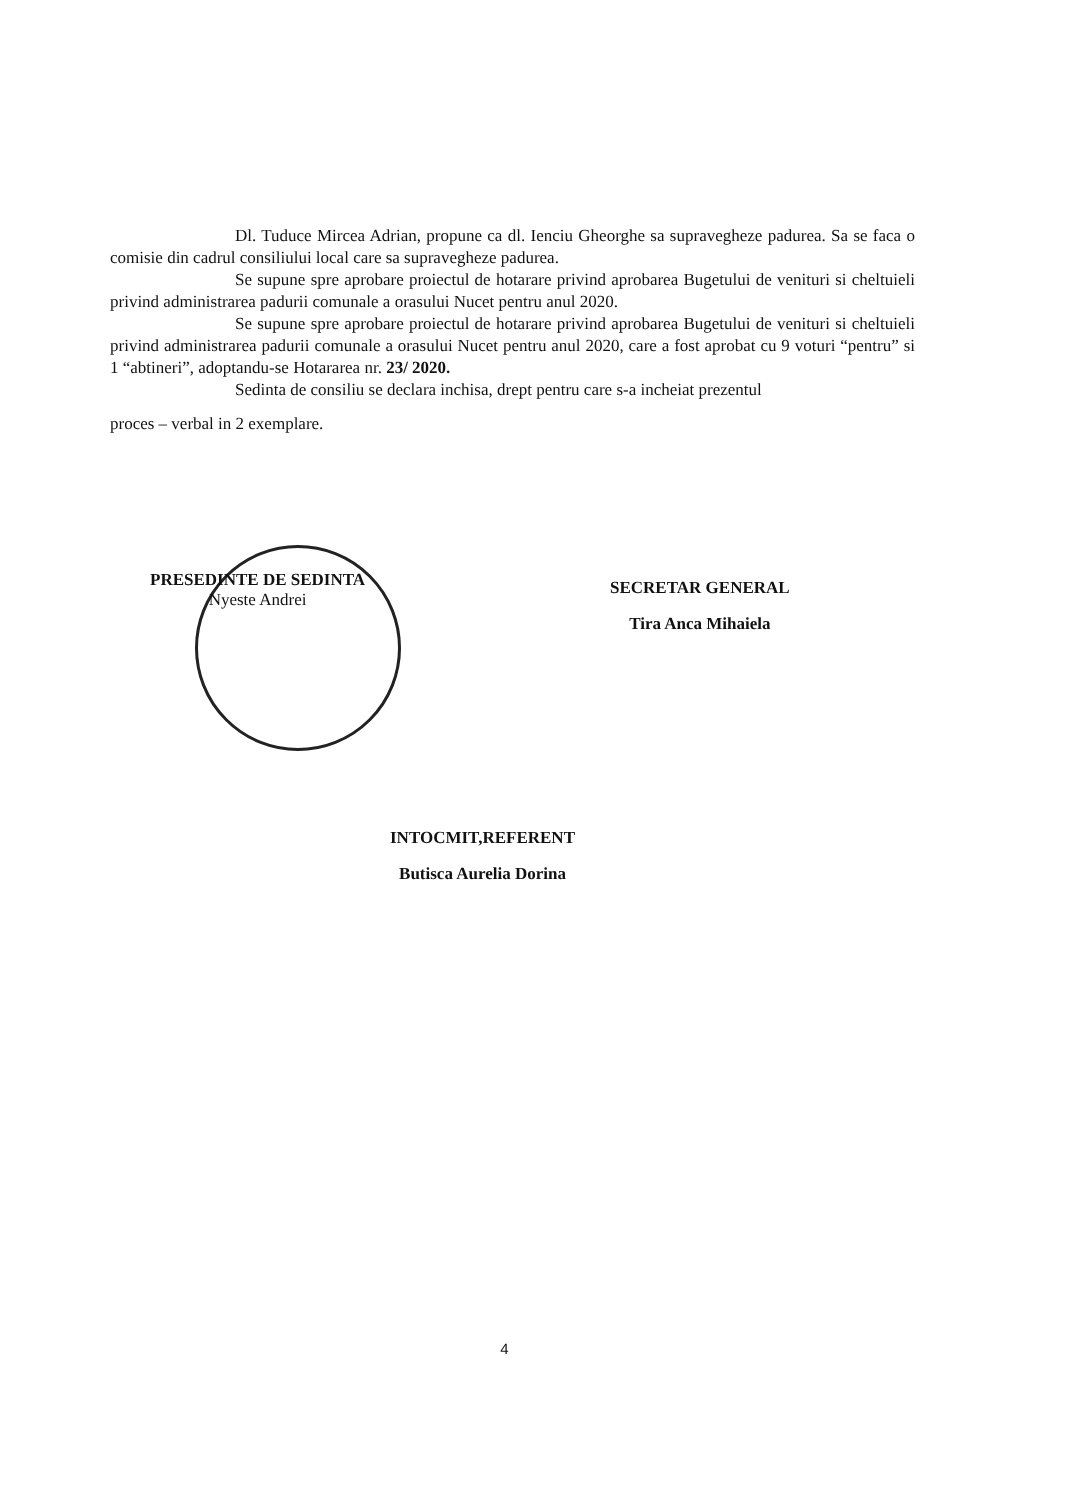Dl. Tuduce Mircea Adrian, propune ca dl. Ienciu Gheorghe sa supravegheze padurea. Sa se faca o comisie din cadrul consiliului local care sa supravegheze padurea.
Se supune spre aprobare proiectul de hotarare privind aprobarea Bugetului de venituri si cheltuieli privind administrarea padurii comunale a orasului Nucet pentru anul 2020.
Se supune spre aprobare proiectul de hotarare privind aprobarea Bugetului de venituri si cheltuieli privind administrarea padurii comunale a orasului Nucet pentru anul 2020, care a fost aprobat cu 9 voturi “pentru” si 1 “abtineri”, adoptandu-se Hotararea nr. 23/ 2020.
Sedinta de consiliu se declara inchisa, drept pentru care s-a incheiat prezentul
proces – verbal in 2 exemplare.
PRESEDINTE DE SEDINTA
Nyeste Andrei
SECRETAR GENERAL
Tira Anca Mihaiela
INTOCMIT,REFERENT
Butisca Aurelia Dorina
4